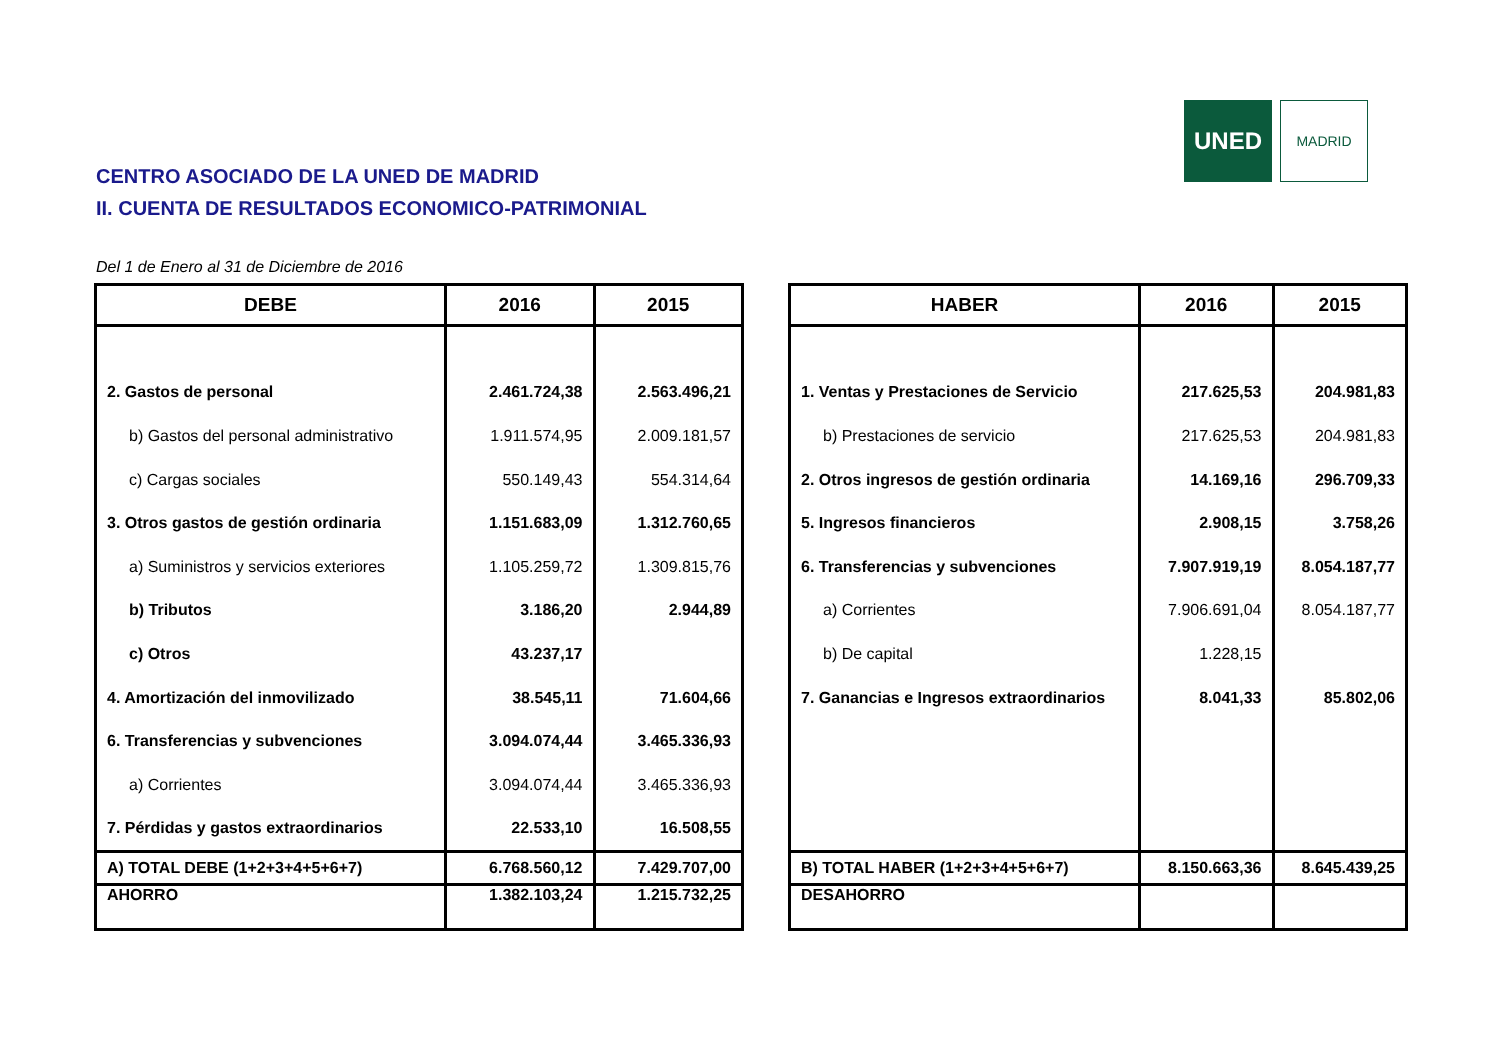UNED
MADRID
CENTRO ASOCIADO DE LA UNED DE MADRID
II. CUENTA DE RESULTADOS ECONOMICO-PATRIMONIAL
Del 1 de Enero al 31 de Diciembre de 2016
| DEBE | 2016 | 2015 |
| --- | --- | --- |
| 2. Gastos de personal | 2.461.724,38 | 2.563.496,21 |
| b) Gastos del personal administrativo | 1.911.574,95 | 2.009.181,57 |
| c) Cargas sociales | 550.149,43 | 554.314,64 |
| 3. Otros gastos de gestión ordinaria | 1.151.683,09 | 1.312.760,65 |
| a) Suministros y servicios exteriores | 1.105.259,72 | 1.309.815,76 |
| b) Tributos | 3.186,20 | 2.944,89 |
| c) Otros | 43.237,17 | |
| 4. Amortización del inmovilizado | 38.545,11 | 71.604,66 |
| 6. Transferencias y subvenciones | 3.094.074,44 | 3.465.336,93 |
| a) Corrientes | 3.094.074,44 | 3.465.336,93 |
| 7. Pérdidas y gastos extraordinarios | 22.533,10 | 16.508,55 |
| A) TOTAL DEBE (1+2+3+4+5+6+7) | 6.768.560,12 | 7.429.707,00 |
| AHORRO | 1.382.103,24 | 1.215.732,25 |
| HABER | 2016 | 2015 |
| --- | --- | --- |
| 1. Ventas y Prestaciones de Servicio | 217.625,53 | 204.981,83 |
| b) Prestaciones de servicio | 217.625,53 | 204.981,83 |
| 2. Otros ingresos de gestión ordinaria | 14.169,16 | 296.709,33 |
| 5. Ingresos financieros | 2.908,15 | 3.758,26 |
| 6. Transferencias y subvenciones | 7.907.919,19 | 8.054.187,77 |
| a) Corrientes | 7.906.691,04 | 8.054.187,77 |
| b) De capital | 1.228,15 | |
| 7. Ganancias e Ingresos extraordinarios | 8.041,33 | 85.802,06 |
| B) TOTAL HABER (1+2+3+4+5+6+7) | 8.150.663,36 | 8.645.439,25 |
| DESAHORRO | | |